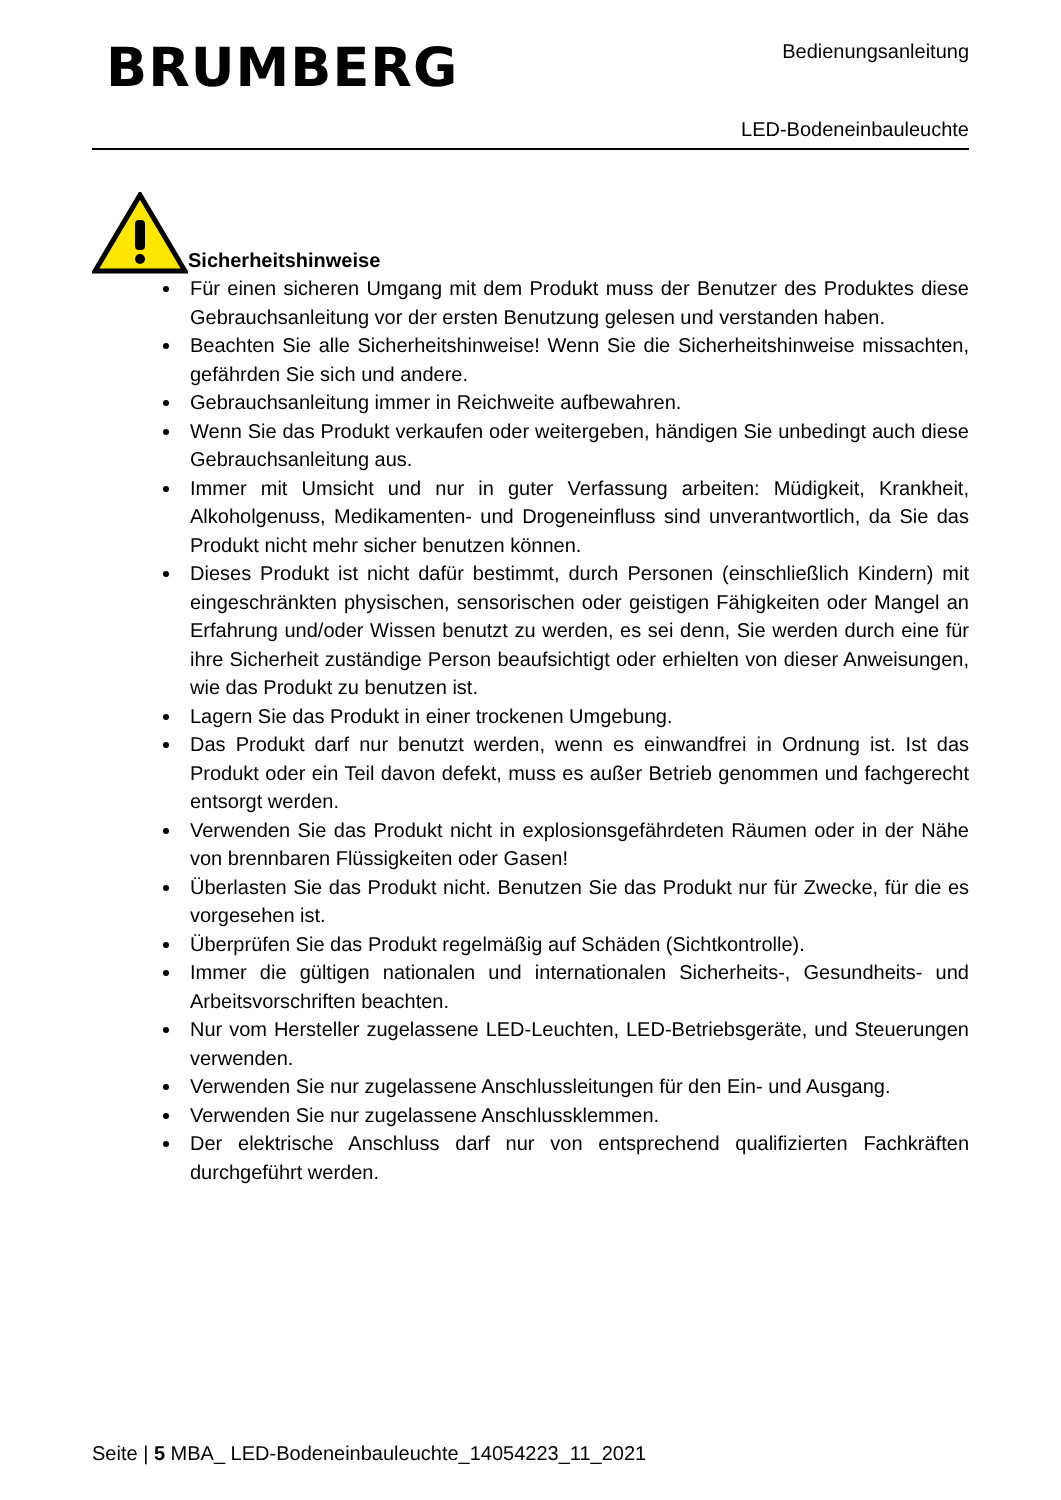BRUMBERG Bedienungsanleitung
LED-Bodeneinbauleuchte
Sicherheitshinweise
Für einen sicheren Umgang mit dem Produkt muss der Benutzer des Produktes diese Gebrauchsanleitung vor der ersten Benutzung gelesen und verstanden haben.
Beachten Sie alle Sicherheitshinweise! Wenn Sie die Sicherheitshinweise missachten, gefährden Sie sich und andere.
Gebrauchsanleitung immer in Reichweite aufbewahren.
Wenn Sie das Produkt verkaufen oder weitergeben, händigen Sie unbedingt auch diese Gebrauchsanleitung aus.
Immer mit Umsicht und nur in guter Verfassung arbeiten: Müdigkeit, Krankheit, Alkoholgenuss, Medikamenten- und Drogeneinfluss sind unverantwortlich, da Sie das Produkt nicht mehr sicher benutzen können.
Dieses Produkt ist nicht dafür bestimmt, durch Personen (einschließlich Kindern) mit eingeschränkten physischen, sensorischen oder geistigen Fähigkeiten oder Mangel an Erfahrung und/oder Wissen benutzt zu werden, es sei denn, Sie werden durch eine für ihre Sicherheit zuständige Person beaufsichtigt oder erhielten von dieser Anweisungen, wie das Produkt zu benutzen ist.
Lagern Sie das Produkt in einer trockenen Umgebung.
Das Produkt darf nur benutzt werden, wenn es einwandfrei in Ordnung ist. Ist das Produkt oder ein Teil davon defekt, muss es außer Betrieb genommen und fachgerecht entsorgt werden.
Verwenden Sie das Produkt nicht in explosionsgefährdeten Räumen oder in der Nähe von brennbaren Flüssigkeiten oder Gasen!
Überlasten Sie das Produkt nicht. Benutzen Sie das Produkt nur für Zwecke, für die es vorgesehen ist.
Überprüfen Sie das Produkt regelmäßig auf Schäden (Sichtkontrolle).
Immer die gültigen nationalen und internationalen Sicherheits-, Gesundheits- und Arbeitsvorschriften beachten.
Nur vom Hersteller zugelassene LED-Leuchten, LED-Betriebsgeräte, und Steuerungen verwenden.
Verwenden Sie nur zugelassene Anschlussleitungen für den Ein- und Ausgang.
Verwenden Sie nur zugelassene Anschlussklemmen.
Der elektrische Anschluss darf nur von entsprechend qualifizierten Fachkräften durchgeführt werden.
Seite | 5 MBA_ LED-Bodeneinbauleuchte_14054223_11_2021